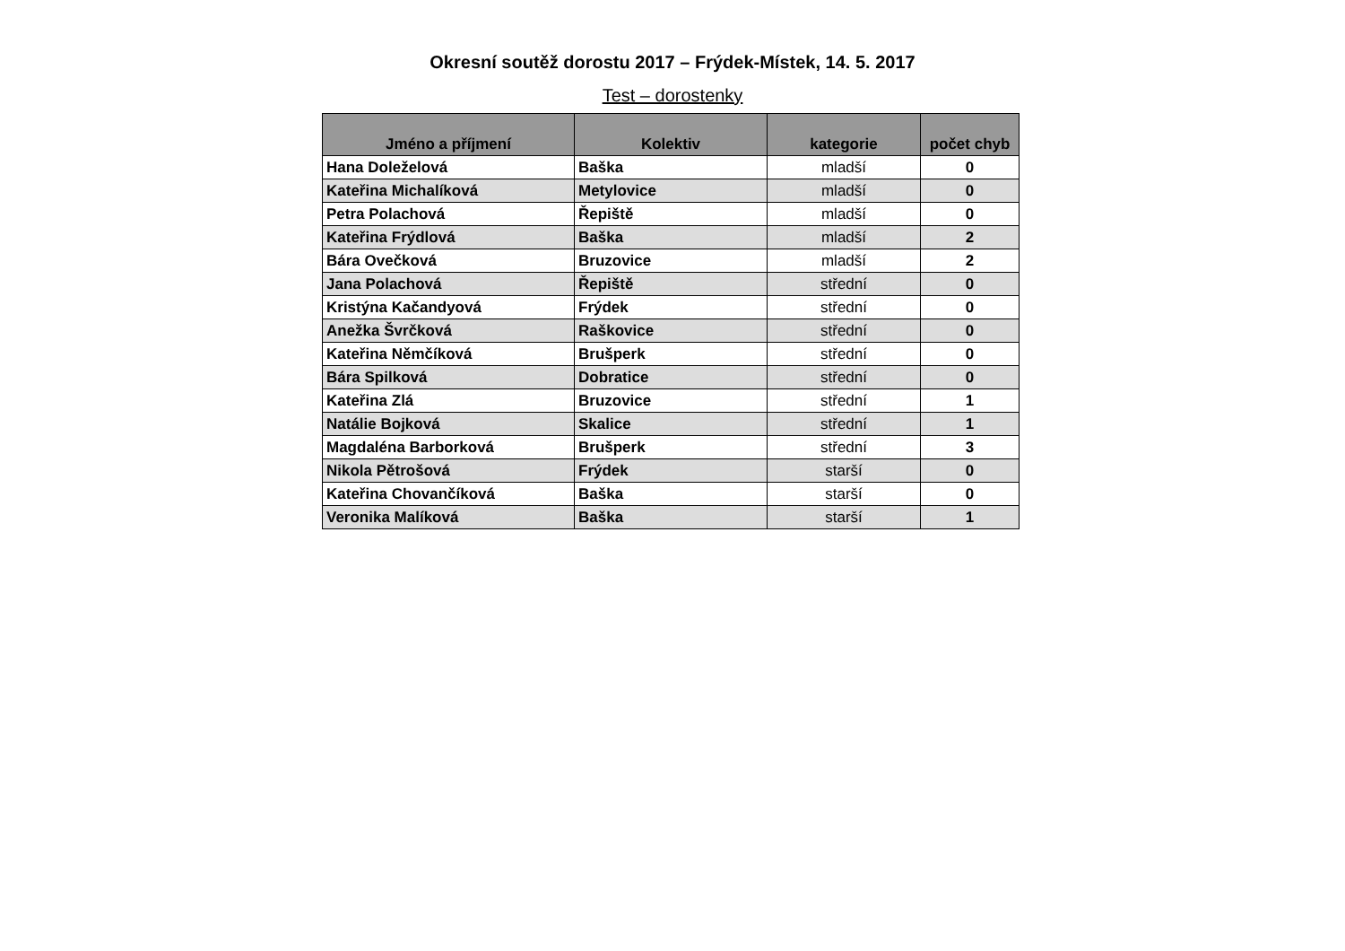Okresní soutěž dorostu 2017 – Frýdek-Místek, 14. 5. 2017
Test – dorostenky
| Jméno a příjmení | Kolektiv | kategorie | počet chyb |
| --- | --- | --- | --- |
| Hana Doleželová | Baška | mladší | 0 |
| Kateřina Michalíková | Metylovice | mladší | 0 |
| Petra Polachová | Řepiště | mladší | 0 |
| Kateřina Frýdlová | Baška | mladší | 2 |
| Bára Ovečková | Bruzovice | mladší | 2 |
| Jana Polachová | Řepiště | střední | 0 |
| Kristýna Kačandyová | Frýdek | střední | 0 |
| Anežka Švrčková | Raškovice | střední | 0 |
| Kateřina Němčíková | Brušperk | střední | 0 |
| Bára Spilková | Dobratice | střední | 0 |
| Kateřina Zlá | Bruzovice | střední | 1 |
| Natálie Bojková | Skalice | střední | 1 |
| Magdaléna Barborková | Brušperk | střední | 3 |
| Nikola Pětrošová | Frýdek | starší | 0 |
| Kateřina Chovančíková | Baška | starší | 0 |
| Veronika Malíková | Baška | starší | 1 |